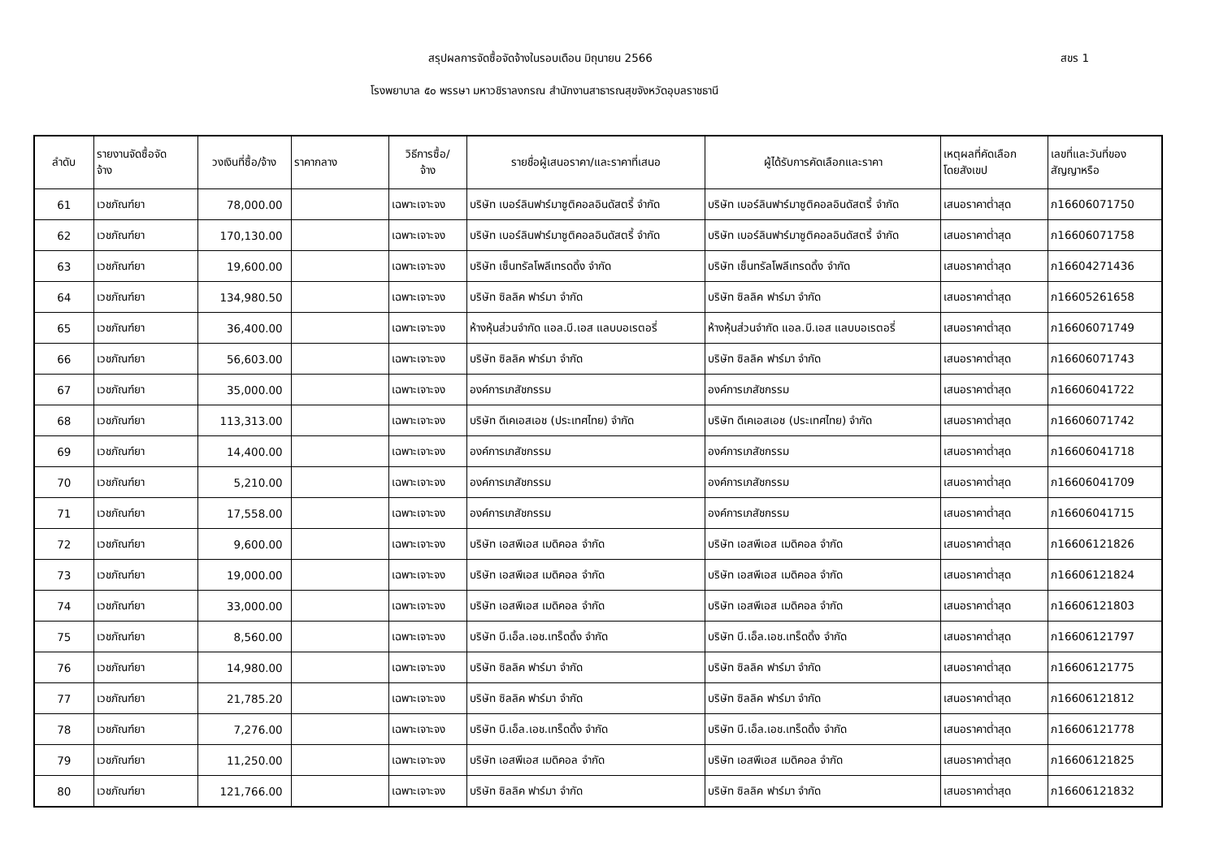สรุปผลการจัดซื้อจัดจ้างในรอบเดือน มิถุนายน 2566
สขร 1
โรงพยาบาล ๕๐ พรรษา มหาวชิราลงกรณ สำนักงานสาธารณสุขจังหวัดอุบลราชธานี
| ลำดับ | รายงานจัดซื้อจัด จ้าง | วงเงินที่ซื้อ/จ้าง | ราคากลาง | วิธีการซื้อ/ จ้าง | รายชื่อผู้เสนอราคา/และราคาที่เสนอ | ผู้ได้รับการคัดเลือกและราคา | เหตุผลที่คัดเลือก โดยสังเขป | เลขที่และวันที่ของ สัญญาหรือ |
| --- | --- | --- | --- | --- | --- | --- | --- | --- |
| 61 | เวชภัณฑ์ยา | 78,000.00 | | เฉพาะเจาะจง | บริษัท เบอร์ลินฟาร์มาซูติคอลอินดัสตรี้ จำกัด | บริษัท เบอร์ลินฟาร์มาซูติคอลอินดัสตรี้ จำกัด | เสนอราคาต่ำสุด | ภ16606071750 |
| 62 | เวชภัณฑ์ยา | 170,130.00 | | เฉพาะเจาะจง | บริษัท เบอร์ลินฟาร์มาซูติคอลอินดัสตรี้ จำกัด | บริษัท เบอร์ลินฟาร์มาซูติคอลอินดัสตรี้ จำกัด | เสนอราคาต่ำสุด | ภ16606071758 |
| 63 | เวชภัณฑ์ยา | 19,600.00 | | เฉพาะเจาะจง | บริษัท เซ็นทรัลโพลีเทรดดิ้ง จำกัด | บริษัท เซ็นทรัลโพลีเทรดดิ้ง จำกัด | เสนอราคาต่ำสุด | ภ16604271436 |
| 64 | เวชภัณฑ์ยา | 134,980.50 | | เฉพาะเจาะจง | บริษัท ซิลลิค ฟาร์มา จำกัด | บริษัท ซิลลิค ฟาร์มา จำกัด | เสนอราคาต่ำสุด | ภ16605261658 |
| 65 | เวชภัณฑ์ยา | 36,400.00 | | เฉพาะเจาะจง | ห้างหุ้นส่วนจำกัด แอล.บี.เอส แลบบอเรตอรี่ | ห้างหุ้นส่วนจำกัด แอล.บี.เอส แลบบอเรตอรี่ | เสนอราคาต่ำสุด | ภ16606071749 |
| 66 | เวชภัณฑ์ยา | 56,603.00 | | เฉพาะเจาะจง | บริษัท ซิลลิค ฟาร์มา จำกัด | บริษัท ซิลลิค ฟาร์มา จำกัด | เสนอราคาต่ำสุด | ภ16606071743 |
| 67 | เวชภัณฑ์ยา | 35,000.00 | | เฉพาะเจาะจง | องค์การเภสัชกรรม | องค์การเภสัชกรรม | เสนอราคาต่ำสุด | ภ16606041722 |
| 68 | เวชภัณฑ์ยา | 113,313.00 | | เฉพาะเจาะจง | บริษัท ดีเคเอสเอช (ประเทศไทย) จำกัด | บริษัท ดีเคเอสเอช (ประเทศไทย) จำกัด | เสนอราคาต่ำสุด | ภ16606071742 |
| 69 | เวชภัณฑ์ยา | 14,400.00 | | เฉพาะเจาะจง | องค์การเภสัชกรรม | องค์การเภสัชกรรม | เสนอราคาต่ำสุด | ภ16606041718 |
| 70 | เวชภัณฑ์ยา | 5,210.00 | | เฉพาะเจาะจง | องค์การเภสัชกรรม | องค์การเภสัชกรรม | เสนอราคาต่ำสุด | ภ16606041709 |
| 71 | เวชภัณฑ์ยา | 17,558.00 | | เฉพาะเจาะจง | องค์การเภสัชกรรม | องค์การเภสัชกรรม | เสนอราคาต่ำสุด | ภ16606041715 |
| 72 | เวชภัณฑ์ยา | 9,600.00 | | เฉพาะเจาะจง | บริษัท เอสพีเอส เมดิคอล จำกัด | บริษัท เอสพีเอส เมดิคอล จำกัด | เสนอราคาต่ำสุด | ภ16606121826 |
| 73 | เวชภัณฑ์ยา | 19,000.00 | | เฉพาะเจาะจง | บริษัท เอสพีเอส เมดิคอล จำกัด | บริษัท เอสพีเอส เมดิคอล จำกัด | เสนอราคาต่ำสุด | ภ16606121824 |
| 74 | เวชภัณฑ์ยา | 33,000.00 | | เฉพาะเจาะจง | บริษัท เอสพีเอส เมดิคอล จำกัด | บริษัท เอสพีเอส เมดิคอล จำกัด | เสนอราคาต่ำสุด | ภ16606121803 |
| 75 | เวชภัณฑ์ยา | 8,560.00 | | เฉพาะเจาะจง | บริษัท บี.เอ็ล.เอช.เทร็ดดิ้ง จำกัด | บริษัท บี.เอ็ล.เอช.เทร็ดดิ้ง จำกัด | เสนอราคาต่ำสุด | ภ16606121797 |
| 76 | เวชภัณฑ์ยา | 14,980.00 | | เฉพาะเจาะจง | บริษัท ซิลลิค ฟาร์มา จำกัด | บริษัท ซิลลิค ฟาร์มา จำกัด | เสนอราคาต่ำสุด | ภ16606121775 |
| 77 | เวชภัณฑ์ยา | 21,785.20 | | เฉพาะเจาะจง | บริษัท ซิลลิค ฟาร์มา จำกัด | บริษัท ซิลลิค ฟาร์มา จำกัด | เสนอราคาต่ำสุด | ภ16606121812 |
| 78 | เวชภัณฑ์ยา | 7,276.00 | | เฉพาะเจาะจง | บริษัท บี.เอ็ล.เอช.เทร็ดดิ้ง จำกัด | บริษัท บี.เอ็ล.เอช.เทร็ดดิ้ง จำกัด | เสนอราคาต่ำสุด | ภ16606121778 |
| 79 | เวชภัณฑ์ยา | 11,250.00 | | เฉพาะเจาะจง | บริษัท เอสพีเอส เมดิคอล จำกัด | บริษัท เอสพีเอส เมดิคอล จำกัด | เสนอราคาต่ำสุด | ภ16606121825 |
| 80 | เวชภัณฑ์ยา | 121,766.00 | | เฉพาะเจาะจง | บริษัท ซิลลิค ฟาร์มา จำกัด | บริษัท ซิลลิค ฟาร์มา จำกัด | เสนอราคาต่ำสุด | ภ16606121832 |